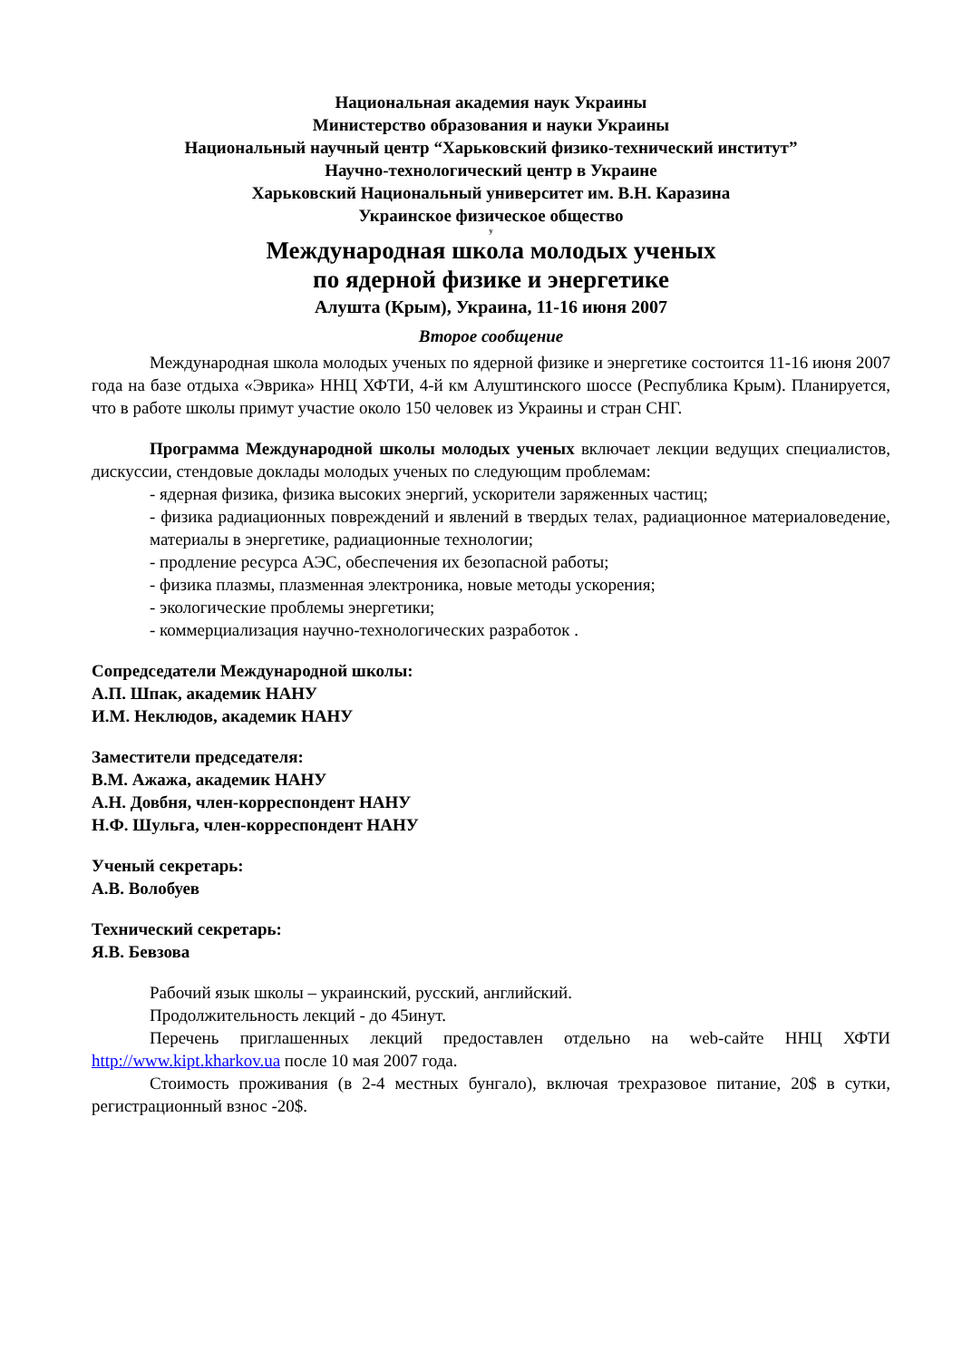Национальная академия наук Украины
Министерство образования и науки Украины
Национальный научный центр “Харьковский физико-технический институт”
Научно-технологический центр в Украине
Харьковский Национальный университет им. В.Н. Каразина
Украинское физическое общество
у
Международная школа молодых ученых
по ядерной физике и энергетике
Алушта (Крым), Украина, 11-16 июня 2007
Второе сообщение
Международная школа молодых ученых по ядерной физике и энергетике состоится 11-16 июня 2007 года на базе отдыха «Эврика» ННЦ ХФТИ, 4-й км Алуштинского шоссе (Республика Крым). Планируется, что в работе школы примут участие около 150 человек из Украины и стран СНГ.
Программа Международной школы молодых ученых включает лекции ведущих специалистов, дискуссии, стендовые доклады молодых ученых по следующим проблемам:
- ядерная физика, физика высоких энергий, ускорители заряженных частиц;
- физика радиационных повреждений и явлений в твердых телах, радиационное материаловедение, материалы в энергетике, радиационные технологии;
- продление ресурса АЭС, обеспечения их безопасной работы;
- физика плазмы, плазменная электроника, новые методы ускорения;
- экологические проблемы энергетики;
- коммерциализация научно-технологических разработок .
Сопредседатели Международной школы:
А.П. Шпак, академик НАНУ
И.М. Неклюдов, академик НАНУ
Заместители председателя:
В.М. Ажажа, академик НАНУ
А.Н. Довбня, член-корреспондент НАНУ
Н.Ф. Шульга, член-корреспондент НАНУ
Ученый секретарь:
А.В. Волобуев
Технический секретарь:
Я.В. Бевзова
Рабочий язык школы – украинский, русский, английский.
Продолжительность лекций - до 45инут.
Перечень приглашенных лекций предоставлен отдельно на web-сайте ННЦ ХФТИ http://www.kipt.kharkov.ua после 10 мая 2007 года.
Стоимость проживания (в 2-4 местных бунгало), включая трехразовое питание, 20$ в сутки, регистрационный взнос -20$.